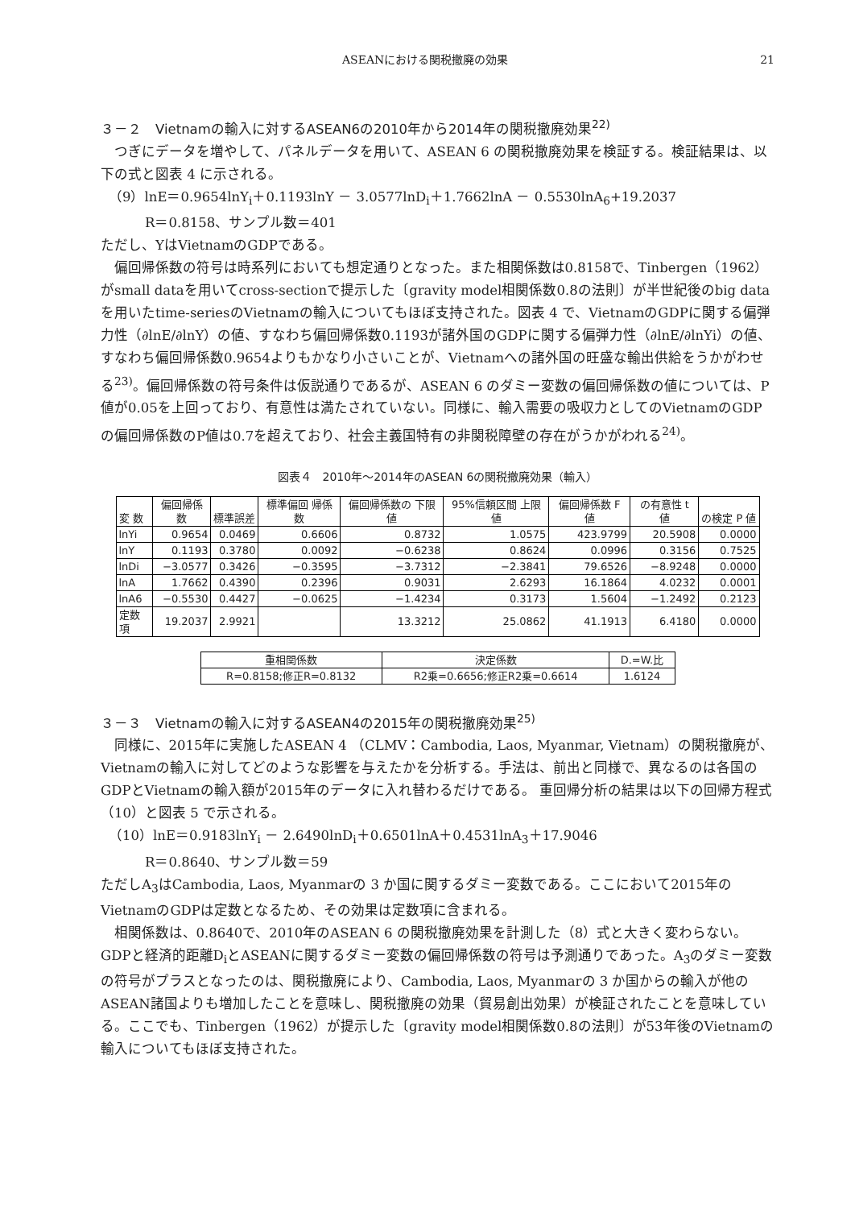ASEANにおける関税撤廃の効果 21
３－２　Vietnamの輸入に対するASEAN6の2010年から2014年の関税撤廃効果<sup>22)</sup>
つぎにデータを増やして、パネルデータを用いて、ASEAN 6 の関税撤廃効果を検証する。検証結果は、以下の式と図表 4 に示される。
（9）lnE＝0.9654lnY<sub>i</sub>＋0.1193lnY － 3.0577lnD<sub>i</sub>＋1.7662lnA － 0.5530lnA<sub>6</sub>+19.2037
R＝0.8158、サンプル数＝401
ただし、YはVietnamのGDPである。
偏回帰係数の符号は時系列においても想定通りとなった。また相関係数は0.8158で、Tinbergen（1962）がsmall dataを用いてcross-sectionで提示した〔gravity model相関係数0.8の法則〕が半世紀後のbig dataを用いたtime-seriesのVietnamの輸入についてもほぼ支持された。図表 4 で、VietnamのGDPに関する偏弾力性（∂lnE/∂lnY）の値、すなわち偏回帰係数0.1193が諸外国のGDPに関する偏弾力性（∂lnE/∂lnYi）の値、すなわち偏回帰係数0.9654よりもかなり小さいことが、Vietnamへの諸外国の旺盛な輸出供給をうかがわせる<sup>23)</sup>。偏回帰係数の符号条件は仮説通りであるが、ASEAN 6 のダミー変数の偏回帰係数の値については、P値が0.05を上回っており、有意性は満たされていない。同様に、輸入需要の吸収力としてのVietnamのGDPの偏回帰係数のP値は0.7を超えており、社会主義国特有の非関税障壁の存在がうかがわれる<sup>24)</sup>。
図表４　2010年～2014年のASEAN 6の関税撤廃効果（輸入）
| 変 数 | 偏回帰係数 | 標準誤差 | 標準偏回 帰係数 | 偏回帰係数の 下限値 | 95%信頼区間 上限値 | 偏回帰係数 F 値 | の有意性 t 値 | の検定 P 値 |
| --- | --- | --- | --- | --- | --- | --- | --- | --- |
| lnYi | 0.9654 | 0.0469 | 0.6606 | 0.8732 | 1.0575 | 423.9799 | 20.5908 | 0.0000 |
| lnY | 0.1193 | 0.3780 | 0.0092 | −0.6238 | 0.8624 | 0.0996 | 0.3156 | 0.7525 |
| lnDi | −3.0577 | 0.3426 | −0.3595 | −3.7312 | −2.3841 | 79.6526 | −8.9248 | 0.0000 |
| lnA | 1.7662 | 0.4390 | 0.2396 | 0.9031 | 2.6293 | 16.1864 | 4.0232 | 0.0001 |
| lnA6 | −0.5530 | 0.4427 | −0.0625 | −1.4234 | 0.3173 | 1.5604 | −1.2492 | 0.2123 |
| 定数項 | 19.2037 | 2.9921 | | 13.3212 | 25.0862 | 41.1913 | 6.4180 | 0.0000 |
| 重相関係数 | 決定係数 | D.=W.比 |
| --- | --- | --- |
| R=0.8158;修正R=0.8132 | R2乗=0.6656;修正R2乗=0.6614 | 1.6124 |
３－３　Vietnamの輸入に対するASEAN4の2015年の関税撤廃効果<sup>25)</sup>
同様に、2015年に実施したASEAN 4 （CLMV：Cambodia, Laos, Myanmar, Vietnam）の関税撤廃が、Vietnamの輸入に対してどのような影響を与えたかを分析する。手法は、前出と同様で、異なるのは各国のGDPとVietnamの輸入額が2015年のデータに入れ替わるだけである。 重回帰分析の結果は以下の回帰方程式（10）と図表 5 で示される。
（10）lnE＝0.9183lnY<sub>i</sub> － 2.6490lnD<sub>i</sub>＋0.6501lnA＋0.4531lnA<sub>3</sub>＋17.9046
R＝0.8640、サンプル数＝59
ただしA<sub>3</sub>はCambodia, Laos, Myanmarの 3 か国に関するダミー変数である。ここにおいて2015年のVietnamのGDPは定数となるため、その効果は定数項に含まれる。
相関係数は、0.8640で、2010年のASEAN 6 の関税撤廃効果を計測した（8）式と大きく変わらない。GDPと経済的距離D<sub>i</sub>とASEANに関するダミー変数の偏回帰係数の符号は予測通りであった。A<sub>3</sub>のダミー変数の符号がプラスとなったのは、関税撤廃により、Cambodia, Laos, Myanmarの 3 か国からの輸入が他のASEAN諸国よりも増加したことを意味し、関税撤廃の効果（貿易創出効果）が検証されたことを意味している。ここでも、Tinbergen（1962）が提示した〔gravity model相関係数0.8の法則〕が53年後のVietnamの輸入についてもほぼ支持された。